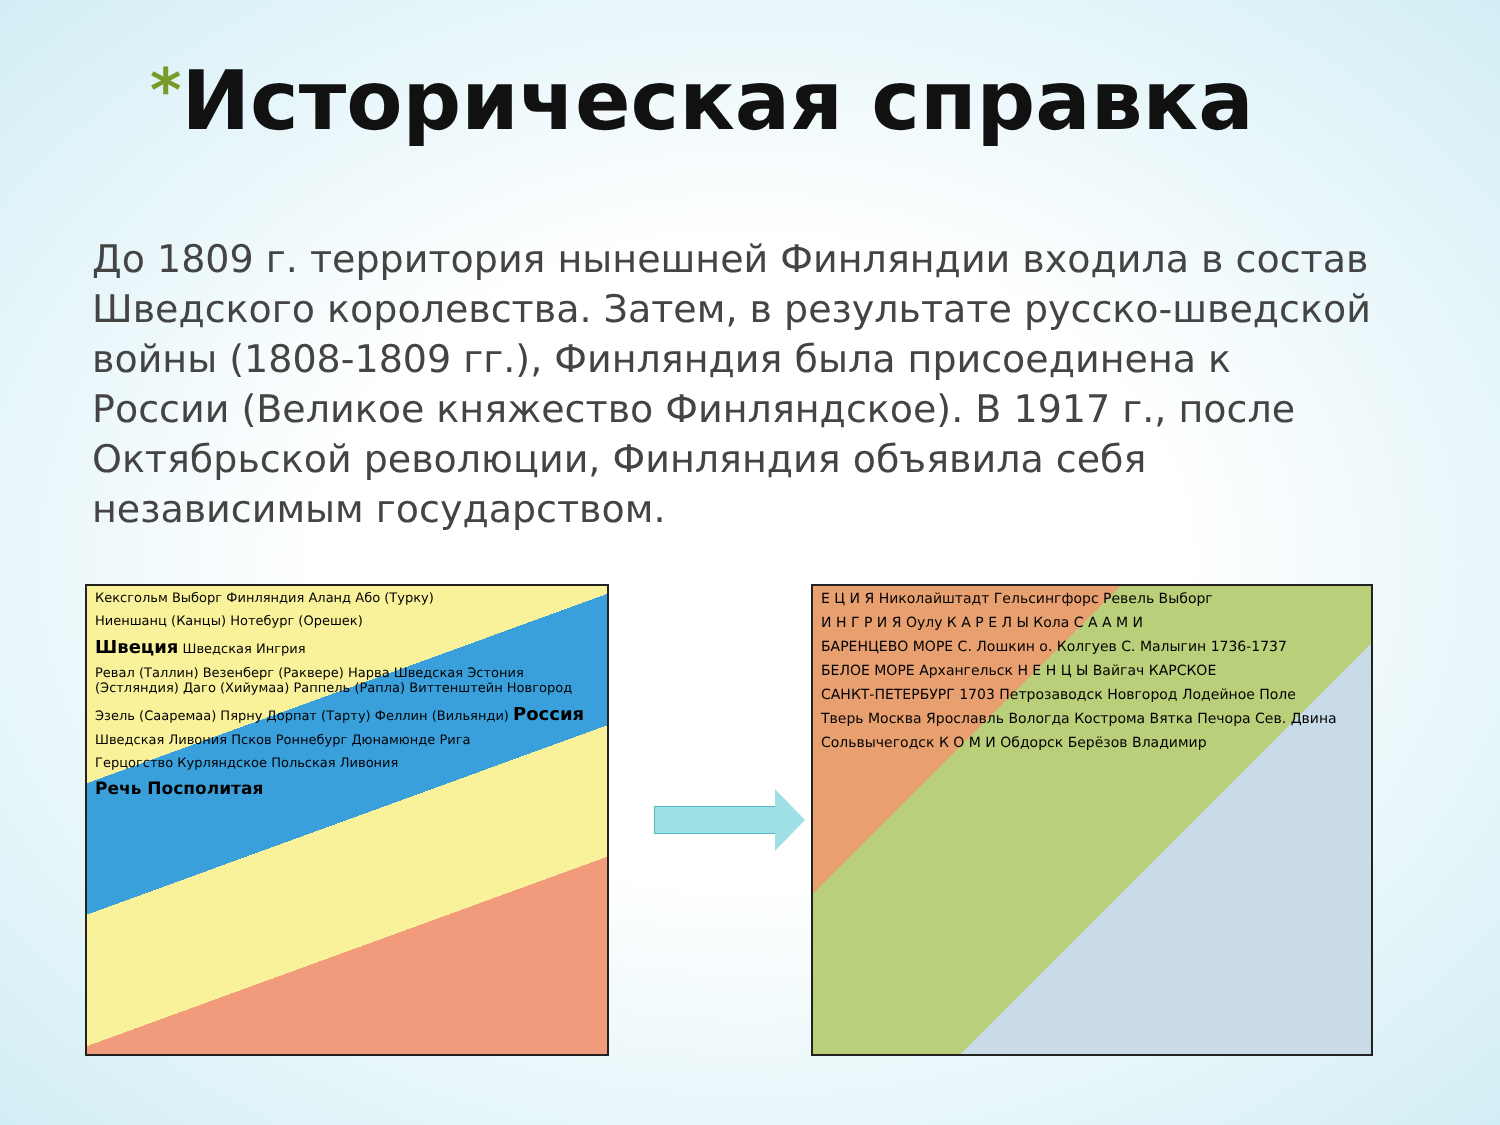*Историческая справка
До 1809 г. территория нынешней Финляндии входила в состав Шведского королевства. Затем, в результате русско-шведской войны (1808-1809 гг.), Финляндия была присоединена к России (Великое княжество Финляндское). В 1917 г., после Октябрьской революции, Финляндия объявила себя независимым государством.
Кексгольм Выборг Финляндия Аланд Або (Турку)
Ниеншанц (Канцы) Нотебург (Орешек)
Швеция Шведская Ингрия
Ревал (Таллин) Везенберг (Раквере) Нарва Шведская Эстония (Эстляндия) Даго (Хийумаа) Раппель (Рапла) Виттенштейн Новгород
Эзель (Сааремаа) Пярну Дорпат (Тарту) Феллин (Вильянди) Россия
Шведская Ливония Псков Роннебург Дюнамюнде Рига
Герцогство Курляндское Польская Ливония
Речь Посполитая
Е Ц И Я Николайштадт Гельсингфорс Ревель Выборг
И Н Г Р И Я Оулу К А Р Е Л Ы Кола С А А М И
БАРЕНЦЕВО МОРЕ С. Лошкин о. Колгуев С. Малыгин 1736-1737
БЕЛОЕ МОРЕ Архангельск Н Е Н Ц Ы Вайгач КАРСКОЕ
САНКТ-ПЕТЕРБУРГ 1703 Петрозаводск Новгород Лодейное Поле
Тверь Москва Ярославль Вологда Кострома Вятка Печора Сев. Двина
Сольвычегодск К О М И Обдорск Берёзов Владимир